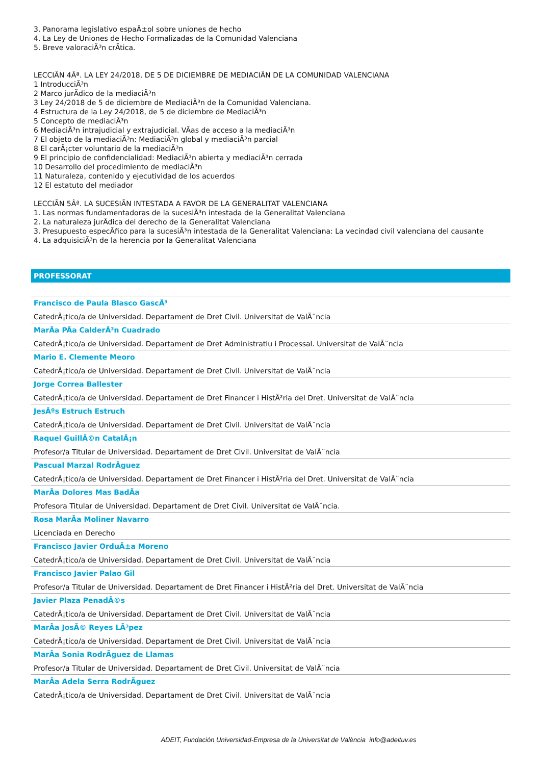3. Panorama legislativo espaÃ±ol sobre uniones de hecho
4. La Ley de Uniones de Hecho Formalizadas de la Comunidad Valenciana
5. Breve valoraciÃ³n crÃtica.
LECCIÃN 4Âª. LA LEY 24/2018, DE 5 DE DICIEMBRE DE MEDIACIÃN DE LA COMUNIDAD VALENCIANA
1 IntroducciÃ³n
2 Marco jurÃdico de la mediaciÃ³n
3 Ley 24/2018 de 5 de diciembre de MediaciÃ³n de la Comunidad Valenciana.
4 Estructura de la Ley 24/2018, de 5 de diciembre de MediaciÃ³n
5 Concepto de mediaciÃ³n
6 MediaciÃ³n intrajudicial y extrajudicial. VÃas de acceso a la mediaciÃ³n
7 El objeto de la mediaciÃ³n: MediaciÃ³n global y mediaciÃ³n parcial
8 El carÃ¡cter voluntario de la mediaciÃ³n
9 El principio de confidencialidad: MediaciÃ³n abierta y mediaciÃ³n cerrada
10 Desarrollo del procedimiento de mediaciÃ³n
11 Naturaleza, contenido y ejecutividad de los acuerdos
12 El estatuto del mediador
LECCIÃN 5Âª. LA SUCESIÃN INTESTADA A FAVOR DE LA GENERALITAT VALENCIANA
1. Las normas fundamentadoras de la sucesiÃ³n intestada de la Generalitat Valenciana
2. La naturaleza jurÃdica del derecho de la Generalitat Valenciana
3. Presupuesto especÃfico para la sucesiÃ³n intestada de la Generalitat Valenciana: La vecindad civil valenciana del causante
4. La adquisiciÃ³n de la herencia por la Generalitat Valenciana
PROFESSORAT
Francisco de Paula Blasco GascÃ³
CatedrÃ¡tico/a de Universidad. Departament de Dret Civil. Universitat de ValÃ¨ncia
MarÃa PÃa CalderÃ³n Cuadrado
CatedrÃ¡tico/a de Universidad. Departament de Dret Administratiu i Processal. Universitat de ValÃ¨ncia
Mario E. Clemente Meoro
CatedrÃ¡tico/a de Universidad. Departament de Dret Civil. Universitat de ValÃ¨ncia
Jorge Correa Ballester
CatedrÃ¡tico/a de Universidad. Departament de Dret Financer i HistÃ²ria del Dret. Universitat de ValÃ¨ncia
JesÃºs Estruch Estruch
CatedrÃ¡tico/a de Universidad. Departament de Dret Civil. Universitat de ValÃ¨ncia
Raquel GuillÃ©n CatalÃ¡n
Profesor/a Titular de Universidad. Departament de Dret Civil. Universitat de ValÃ¨ncia
Pascual Marzal RodrÃguez
CatedrÃ¡tico/a de Universidad. Departament de Dret Financer i HistÃ²ria del Dret. Universitat de ValÃ¨ncia
MarÃa Dolores Mas BadÃa
Profesora Titular de Universidad. Departament de Dret Civil. Universitat de ValÃ¨ncia.
Rosa MarÃa Moliner Navarro
Licenciada en Derecho
Francisco Javier OrduÃ±a Moreno
CatedrÃ¡tico/a de Universidad. Departament de Dret Civil. Universitat de ValÃ¨ncia
Francisco Javier Palao Gil
Profesor/a Titular de Universidad. Departament de Dret Financer i HistÃ²ria del Dret. Universitat de ValÃ¨ncia
Javier Plaza PenadÃ©s
CatedrÃ¡tico/a de Universidad. Departament de Dret Civil. Universitat de ValÃ¨ncia
MarÃa JosÃ© Reyes LÃ³pez
CatedrÃ¡tico/a de Universidad. Departament de Dret Civil. Universitat de ValÃ¨ncia
MarÃa Sonia RodrÃguez de Llamas
Profesor/a Titular de Universidad. Departament de Dret Civil. Universitat de ValÃ¨ncia
MarÃa Adela Serra RodrÃguez
CatedrÃ¡tico/a de Universidad. Departament de Dret Civil. Universitat de ValÃ¨ncia
ADEIT, Fundación Universidad-Empresa de la Universitat de València info@adeituv.es